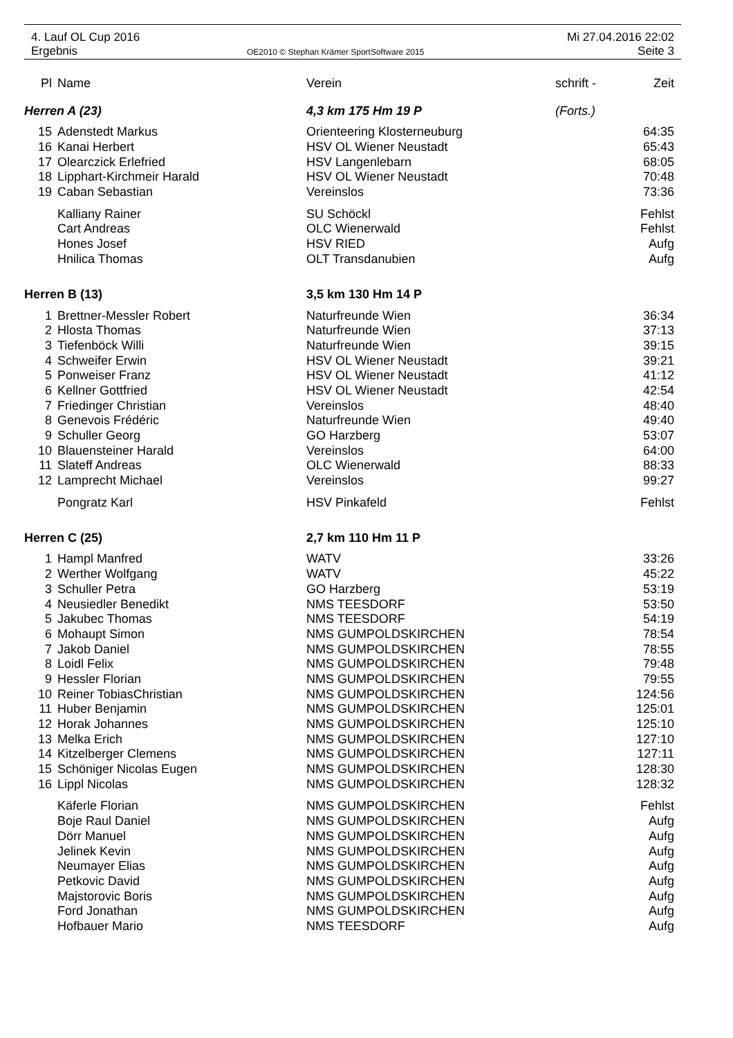4. Lauf OL Cup 2016
Ergebnis
OE2010 © Stephan Krämer SportSoftware 2015
Mi 27.04.2016 22:02
Seite 3
| Pl | Name | Verein | schrift - | Zeit |
| --- | --- | --- | --- | --- |
| Herren A (23) | | 4,3 km 175 Hm 19 P | (Forts.) | |
| 15 | Adenstedt Markus | Orienteering Klosterneuburg | | 64:35 |
| 16 | Kanai Herbert | HSV OL Wiener Neustadt | | 65:43 |
| 17 | Olearczick Erlefried | HSV Langenlebarn | | 68:05 |
| 18 | Lipphart-Kirchmeir Harald | HSV OL Wiener Neustadt | | 70:48 |
| 19 | Caban Sebastian | Vereinslos | | 73:36 |
| | Kalliany Rainer | SU Schöckl | | Fehlst |
| | Cart Andreas | OLC Wienerwald | | Fehlst |
| | Hones Josef | HSV RIED | | Aufg |
| | Hnilica Thomas | OLT Transdanubien | | Aufg |
| Herren B (13) | | 3,5 km 130 Hm 14 P | | |
| 1 | Brettner-Messler Robert | Naturfreunde Wien | | 36:34 |
| 2 | Hlosta Thomas | Naturfreunde Wien | | 37:13 |
| 3 | Tiefenböck Willi | Naturfreunde Wien | | 39:15 |
| 4 | Schweifer Erwin | HSV OL Wiener Neustadt | | 39:21 |
| 5 | Ponweiser Franz | HSV OL Wiener Neustadt | | 41:12 |
| 6 | Kellner Gottfried | HSV OL Wiener Neustadt | | 42:54 |
| 7 | Friedinger Christian | Vereinslos | | 48:40 |
| 8 | Genevois Frédéric | Naturfreunde Wien | | 49:40 |
| 9 | Schuller Georg | GO Harzberg | | 53:07 |
| 10 | Blauensteiner Harald | Vereinslos | | 64:00 |
| 11 | Slateff Andreas | OLC Wienerwald | | 88:33 |
| 12 | Lamprecht Michael | Vereinslos | | 99:27 |
| | Pongratz Karl | HSV Pinkafeld | | Fehlst |
| Herren C (25) | | 2,7 km 110 Hm 11 P | | |
| 1 | Hampl Manfred | WATV | | 33:26 |
| 2 | Werther Wolfgang | WATV | | 45:22 |
| 3 | Schuller Petra | GO Harzberg | | 53:19 |
| 4 | Neusiedler Benedikt | NMS TEESDORF | | 53:50 |
| 5 | Jakubec Thomas | NMS TEESDORF | | 54:19 |
| 6 | Mohaupt Simon | NMS GUMPOLDSKIRCHEN | | 78:54 |
| 7 | Jakob Daniel | NMS GUMPOLDSKIRCHEN | | 78:55 |
| 8 | Loidl Felix | NMS GUMPOLDSKIRCHEN | | 79:48 |
| 9 | Hessler Florian | NMS GUMPOLDSKIRCHEN | | 79:55 |
| 10 | Reiner TobiasChristian | NMS GUMPOLDSKIRCHEN | | 124:56 |
| 11 | Huber Benjamin | NMS GUMPOLDSKIRCHEN | | 125:01 |
| 12 | Horak Johannes | NMS GUMPOLDSKIRCHEN | | 125:10 |
| 13 | Melka Erich | NMS GUMPOLDSKIRCHEN | | 127:10 |
| 14 | Kitzelberger Clemens | NMS GUMPOLDSKIRCHEN | | 127:11 |
| 15 | Schöniger Nicolas Eugen | NMS GUMPOLDSKIRCHEN | | 128:30 |
| 16 | Lippl Nicolas | NMS GUMPOLDSKIRCHEN | | 128:32 |
| | Käferle Florian | NMS GUMPOLDSKIRCHEN | | Fehlst |
| | Boje Raul Daniel | NMS GUMPOLDSKIRCHEN | | Aufg |
| | Dörr Manuel | NMS GUMPOLDSKIRCHEN | | Aufg |
| | Jelinek Kevin | NMS GUMPOLDSKIRCHEN | | Aufg |
| | Neumayer Elias | NMS GUMPOLDSKIRCHEN | | Aufg |
| | Petkovic David | NMS GUMPOLDSKIRCHEN | | Aufg |
| | Majstorovic Boris | NMS GUMPOLDSKIRCHEN | | Aufg |
| | Ford Jonathan | NMS GUMPOLDSKIRCHEN | | Aufg |
| | Hofbauer Mario | NMS TEESDORF | | Aufg |